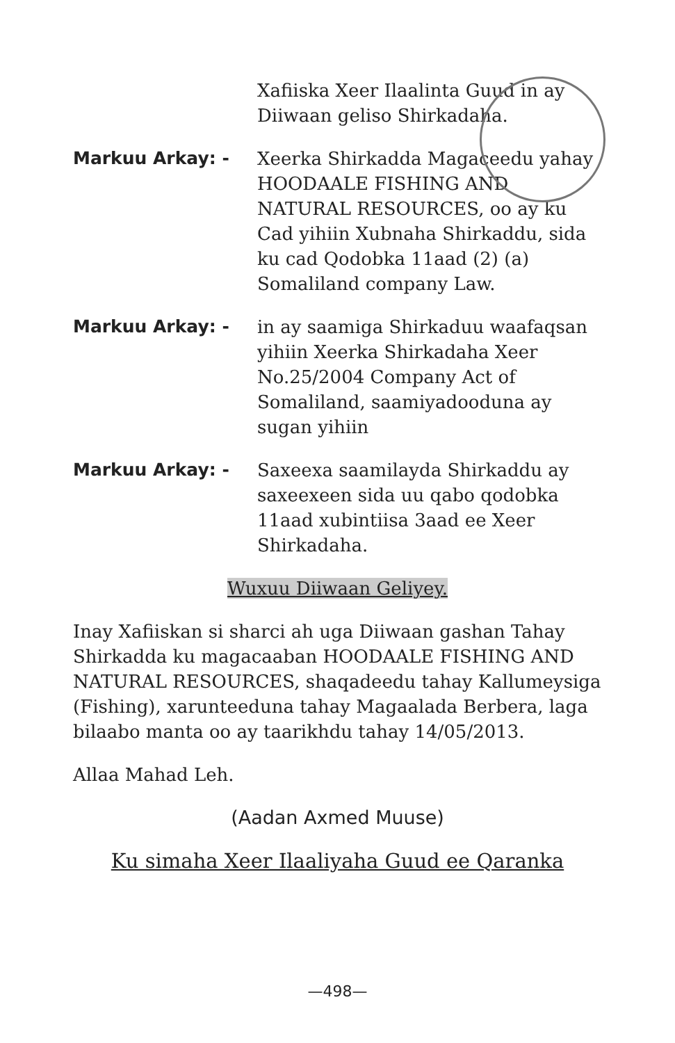Xafiiska Xeer Ilaalinta Guud in ay Diiwaan geliso Shirkadaha.
Markuu Arkay: - Xeerka Shirkadda Magaceedu yahay HOODAALE FISHING AND NATURAL RESOURCES, oo ay ku Cad yihiin Xubnaha Shirkaddu, sida ku cad Qodobka 11aad (2) (a) Somaliland company Law.
Markuu Arkay: - in ay saamiga Shirkaduu waafaqsan yihiin Xeerka Shirkadaha Xeer No.25/2004 Company Act of Somaliland, saamiyadooduna ay sugan yihiin
Markuu Arkay: - Saxeexa saamilayda Shirkaddu ay saxeexeen sida uu qabo qodobka 11aad xubintiisa 3aad ee Xeer Shirkadaha.
Wuxuu Diiwaan Geliyey.
Inay Xafiiskan si sharci ah uga Diiwaan gashan Tahay Shirkadda ku magacaaban HOODAALE FISHING AND NATURAL RESOURCES, shaqadeedu tahay Kallumeysiga (Fishing), xarunteeduna tahay Magaalada Berbera, laga bilaabo manta oo ay taarikhdu tahay 14/05/2013.
Allaa Mahad Leh.
(Aadan Axmed Muuse)
Ku simaha Xeer Ilaaliyaha Guud ee Qaranka
—498—